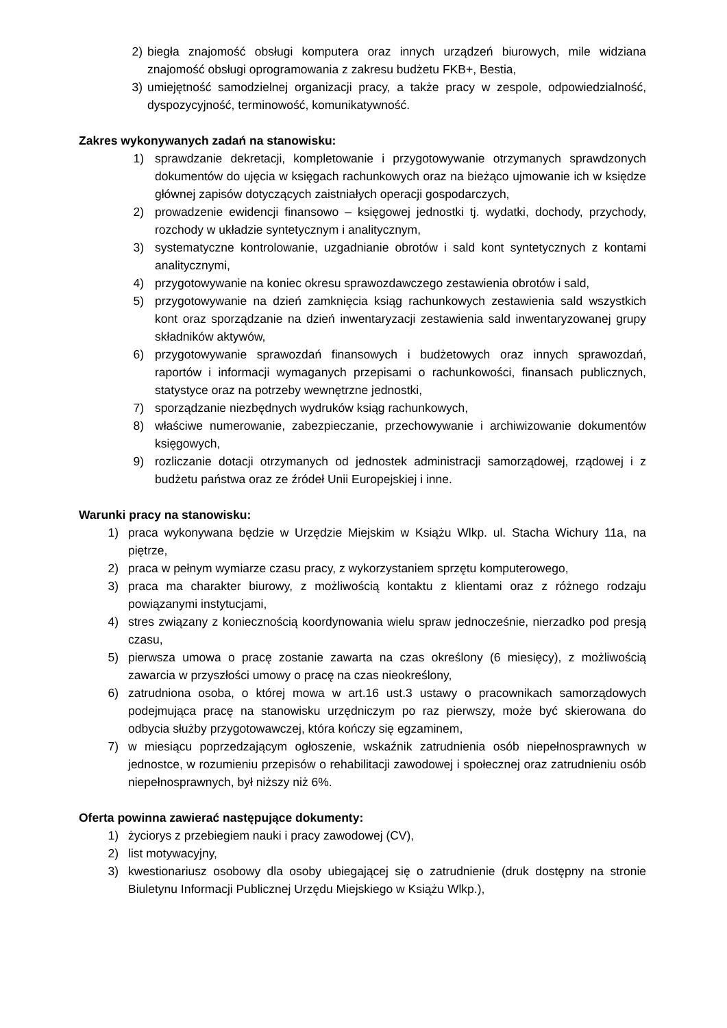2) biegła znajomość obsługi komputera oraz innych urządzeń biurowych, mile widziana znajomość obsługi oprogramowania z zakresu budżetu FKB+, Bestia,
3) umiejętność samodzielnej organizacji pracy, a także pracy w zespole, odpowiedzialność, dyspozycyjność, terminowość, komunikatywność.
Zakres wykonywanych zadań na stanowisku:
1) sprawdzanie dekretacji, kompletowanie i przygotowywanie otrzymanych sprawdzonych dokumentów do ujęcia w księgach rachunkowych oraz na bieżąco ujmowanie ich w księdze głównej zapisów dotyczących zaistniałych operacji gospodarczych,
2) prowadzenie ewidencji finansowo – księgowej jednostki tj. wydatki, dochody, przychody, rozchody w układzie syntetycznym i analitycznym,
3) systematyczne kontrolowanie, uzgadnianie obrotów i sald kont syntetycznych z kontami analitycznymi,
4) przygotowywanie na koniec okresu sprawozdawczego zestawienia obrotów i sald,
5) przygotowywanie na dzień zamknięcia ksiąg rachunkowych zestawienia sald wszystkich kont oraz sporządzanie na dzień inwentaryzacji zestawienia sald inwentaryzowanej grupy składników aktywów,
6) przygotowywanie sprawozdań finansowych i budżetowych oraz innych sprawozdań, raportów i informacji wymaganych przepisami o rachunkowości, finansach publicznych, statystyce oraz na potrzeby wewnętrzne jednostki,
7) sporządzanie niezbędnych wydruków ksiąg rachunkowych,
8) właściwe numerowanie, zabezpieczanie, przechowywanie i archiwizowanie dokumentów księgowych,
9) rozliczanie dotacji otrzymanych od jednostek administracji samorządowej, rządowej i z budżetu państwa oraz ze źródeł Unii Europejskiej i inne.
Warunki pracy na stanowisku:
1) praca wykonywana będzie w Urzędzie Miejskim w Książu Wlkp. ul. Stacha Wichury 11a, na piętrze,
2) praca w pełnym wymiarze czasu pracy, z wykorzystaniem sprzętu komputerowego,
3) praca ma charakter biurowy, z możliwością kontaktu z klientami oraz z różnego rodzaju powiązanymi instytucjami,
4) stres związany z koniecznością koordynowania wielu spraw jednocześnie, nierzadko pod presją czasu,
5) pierwsza umowa o pracę zostanie zawarta na czas określony (6 miesięcy), z możliwością zawarcia w przyszłości umowy o pracę na czas nieokreślony,
6) zatrudniona osoba, o której mowa w art.16 ust.3 ustawy o pracownikach samorządowych podejmująca pracę na stanowisku urzędniczym po raz pierwszy, może być skierowana do odbycia służby przygotowawczej, która kończy się egzaminem,
7) w miesiącu poprzedzającym ogłoszenie, wskaźnik zatrudnienia osób niepełnosprawnych w jednostce, w rozumieniu przepisów o rehabilitacji zawodowej i społecznej oraz zatrudnieniu osób niepełnosprawnych, był niższy niż 6%.
Oferta powinna zawierać następujące dokumenty:
1) życiorys z przebiegiem nauki i pracy zawodowej (CV),
2) list motywacyjny,
3) kwestionariusz osobowy dla osoby ubiegającej się o zatrudnienie (druk dostępny na stronie Biuletynu Informacji Publicznej Urzędu Miejskiego w Książu Wlkp.),